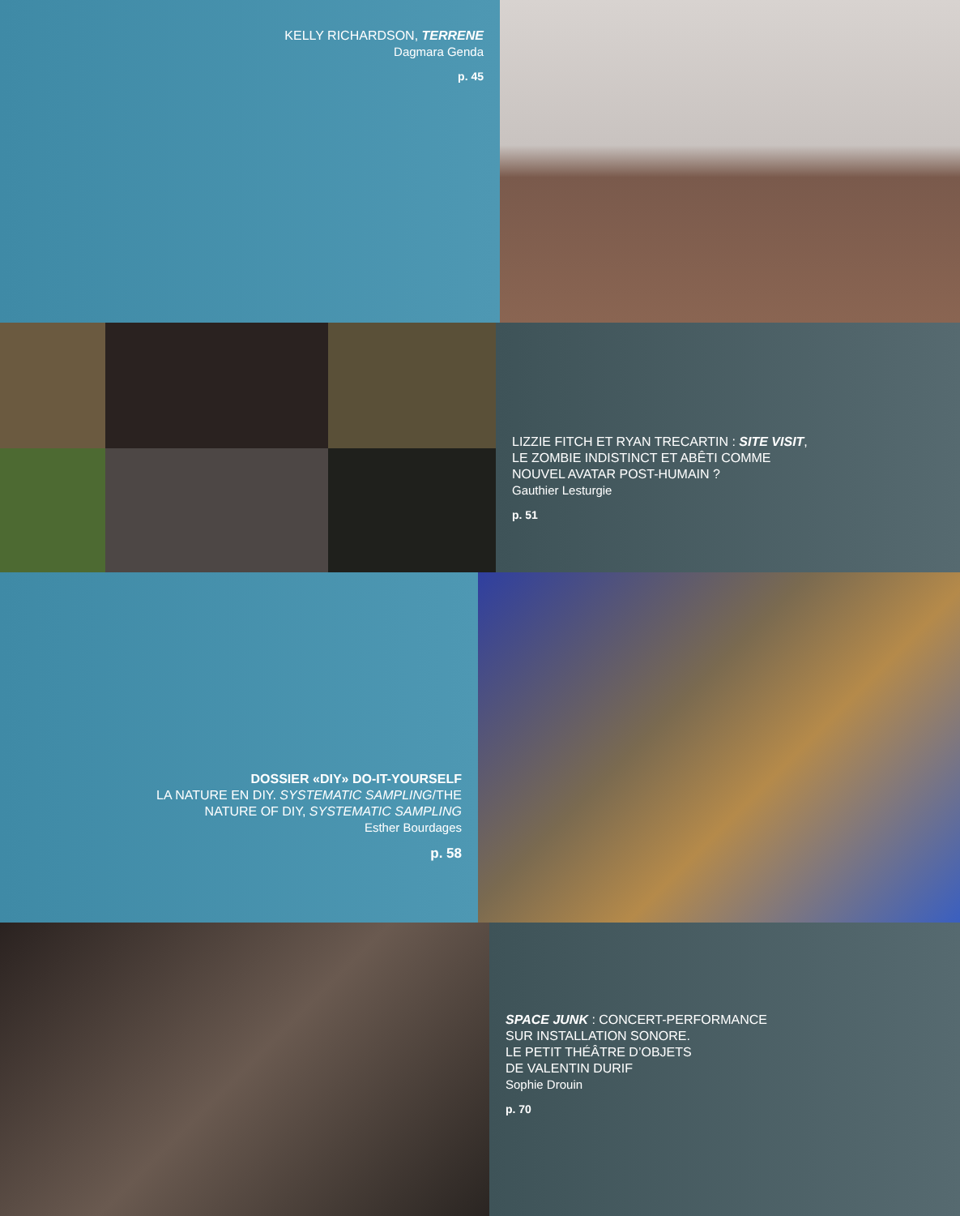KELLY RICHARDSON, TERRENE
Dagmara Genda
p. 45
LIZZIE FITCH ET RYAN TRECARTIN : SITE VISIT,
LE ZOMBIE INDISTINCT ET ABÊTI COMME
NOUVEL AVATAR POST-HUMAIN ?
Gauthier Lesturgie
p. 51
DOSSIER «DIY» DO-IT-YOURSELF
LA NATURE EN DIY. SYSTEMATIC SAMPLING/THE
NATURE OF DIY, SYSTEMATIC SAMPLING
Esther Bourdages
p. 58
SPACE JUNK : CONCERT-PERFORMANCE
SUR INSTALLATION SONORE.
LE PETIT THÉÂTRE D’OBJETS
DE VALENTIN DURIF
Sophie Drouin
p. 70